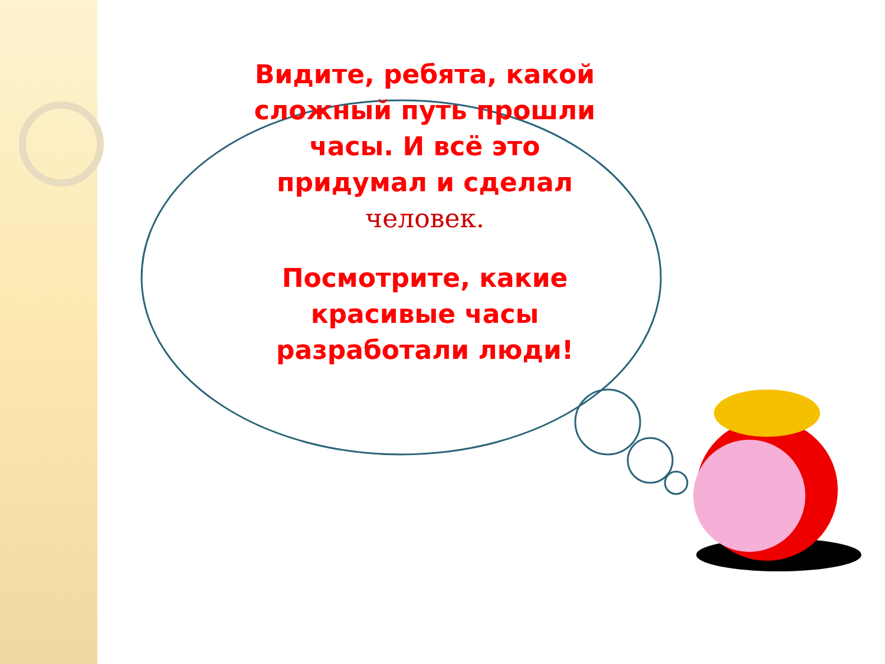Видите, ребята, какой сложный путь прошли часы. И всё это придумал и сделал человек.
Посмотрите, какие красивые часы разработали люди!